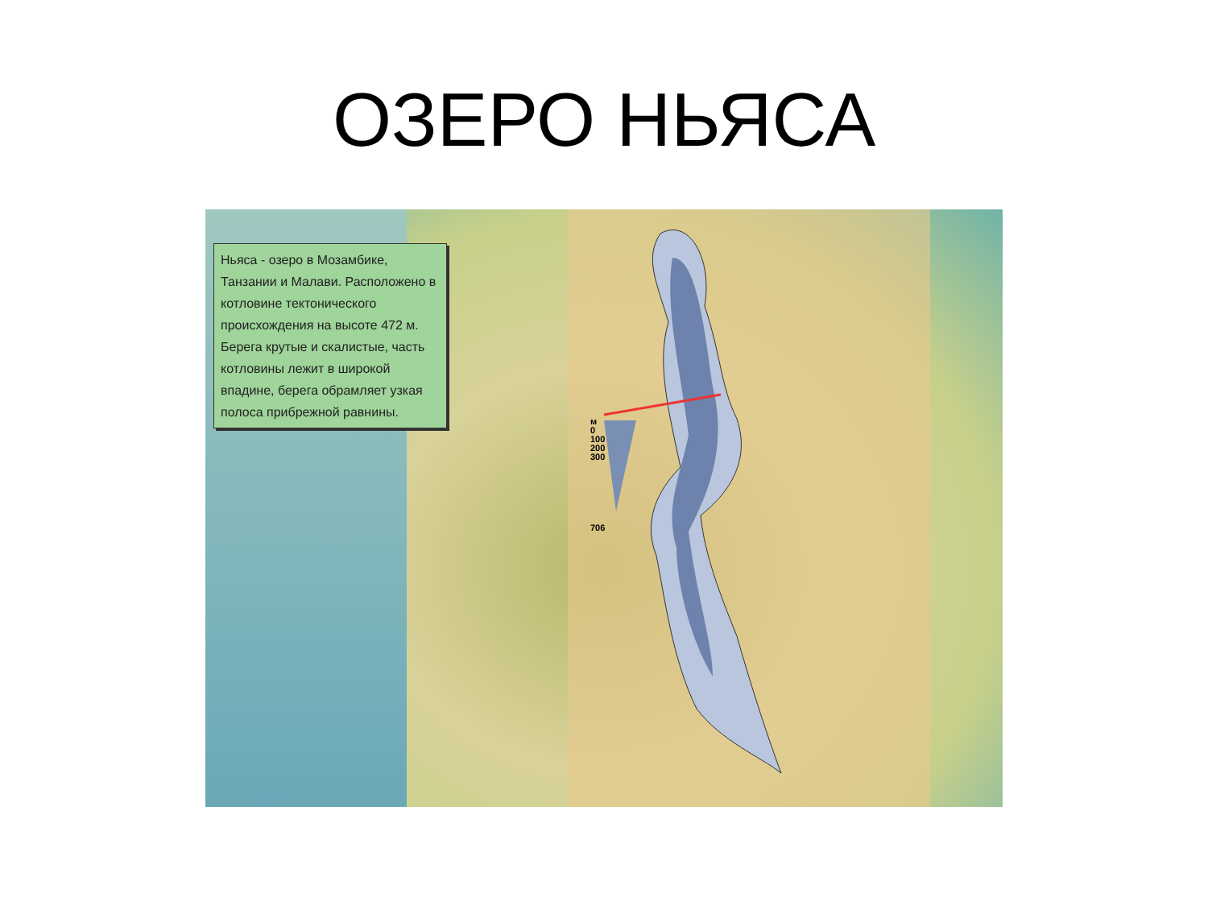ОЗЕРО НЬЯСА
Ньяса - озеро в Мозамбике, Танзании и Малави. Расположено в котловине тектонического происхождения на высоте 472 м. Берега крутые и скалистые, часть котловины лежит в широкой впадине, берега обрамляет узкая полоса прибрежной равнины.
м
0
100
200
300
706